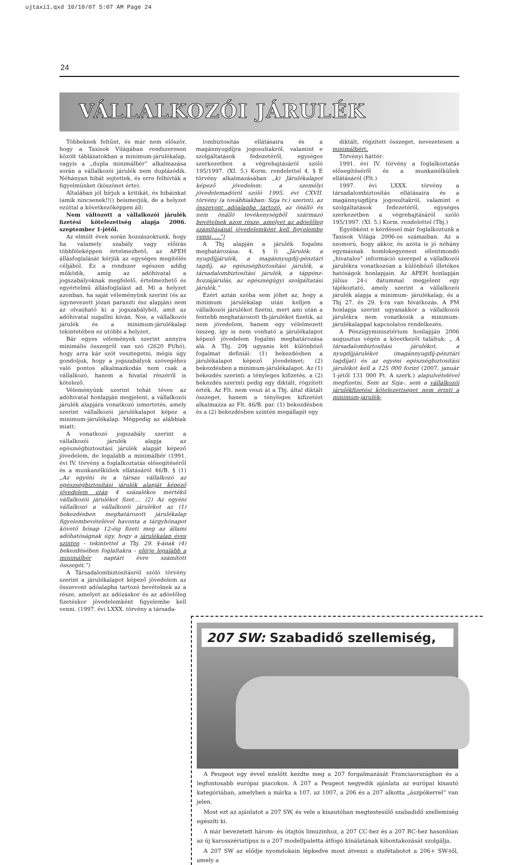ujtaxi1.qxd 10/10/07 5:07 AM Page 24
24
VÁLLALKOZÓI JÁRULÉK
Többeknek feltűnt, és már nem először, hogy a Taxisok Világában rendszeresen közölt táblázatokban a minimum-járulékalap, vagyis a „dupla minimálbér” alkalmazása során a vállalkozói járulék nem duplázódik. Néhányan hibát sejtettek, és erre felhívták a figyelmünket (köszönet érte).
Általában jól bírjuk a kritikát, és hibáinkat (amik nincsenek!!() beismerjük, de a helyzet ezúttal a következőképpen áll:
Nem változott a vállalkozói járulék fizetési kötelezettség alapja 2006. szeptember 1-jétől.
Az elmúlt évek során hozzászoktunk, hogy ha valamely szabály vagy előírás többféleképpen értelmezhető, az APEH állásfoglalását kérjük az egységes megítélés céljából. Ez a rendszer egészen addig működik, amíg az adóhivatal a jogszabályoknak megfelelő, értelmezhető és egyértelmű állásfoglalást ad. Mi a helyzet azonban, ha saját véleményünk szerint (és az úgynevezett józan paraszti ész alapján) nem az olvasható ki a jogszabályból, amit az adóhivatal sugallni kíván. Nos, a vállalkozói járulék és a minimum-járulékalap tekintetében ez utóbbi a helyzet.
Bár egyes vélemények szerint annyira minimális összegről van szó (2620 Ft/hó), hogy arra kár szót vesztegetni, mégis úgy gondoljuk, hogy a jogszabályok szövegéhez való pontos alkalmazkodás nem csak a vállalkozó, hanem a hivatal részéről is kötelező.
Véleményünk szerint tehát téves az adóhivatal honlapján megjelent, a vállalkozói járulék alapjára vonatkozó ismertetés, amely szerint vállalkozói járulékalapot képez a minimum-járulékalap. Mégpedig az alábbiak miatt:
A vonatkozó jogszabály szerint a vállalkozói járulék alapja az egészségbiztosítási járulék alapját képező jövedelem, de legalább a minimálbér (1991. évi IV. törvény a foglalkoztatás elősegítéséről és a munkanélküliek ellátásáról 46/B. § (1) „Az egyéni és a társas vállalkozó az egészségbiztosítási járulék alapját képező jövedelem után 4 százalékos mértékű vállalkozói járulékot fizet.... (2) Az egyéni vállalkozó a vállalkozói járulékot az (1) bekezdésben meghatározott járulékalap figyelembevételével havonta a tárgyhónapot követő hónap 12-éig fizeti meg az állami adóhatóságnak úgy, hogy a járulékalap éves szinten - tekintettel a Tbj. 29. §-ának (4) bekezdésében foglaltakra - elérje legalább a minimálbér naptári évre számított összegét.”)
A Társadalombiztosításról szóló törvény szerint a járulékalapot képező jövedelem az összevont adóalapba tartozó bevételnek az a része, amelyet az adózáskor és az adóelőleg fizetéskor jövedelemként figyelembe kell venni. (1997. évi LXXX. törvény a társada-
lombiztosítás ellátásaira és a magánnyugdíjra jogosultakról, valamint e szolgáltatások fedezetéről, egységes szerkezetben a végrehajtásáról szóló 195/1997. (XI. 5.) Korm. rendelettel 4. § E törvény alkalmazásában „k) Járulékalapot képező jövedelem: a személyi jövedelemadóról szóló 1995. évi CXVII. törvény (a továbbiakban: Szja tv.) szerinti, az összevont adóalapba tartozó, az önálló és nem önálló tevékenységből származó bevételnek azon része, amelyet az adóelőleg számításánál jövedelemként kell figyelembe venni, ...”)
A Tbj alapján a járulék fogalmi meghatározása: 4. § l) „Járulék: a nyugdíjjárulék, a magánnyugdíj-pénztári tagdíj, az egészségbiztosítási járulék, a társadalombiztosítási járulék, a táppénz-hozzájárulás, az egészségügyi szolgáltatási járulék.”
Ezért aztán szóba sem jöhet az, hogy a minimum járulékalap után kelljen a vállalkozói járulékot fizetni, mert ami után a fentebb meghatározott tb-járulékot fizetik, az nem jövedelem, hanem egy vélelmezett összeg, így is nem vonható a járulékalapot képező jövedelem fogalmi meghatározása alá. A Tbj. 20§ ugyanis két különböző fogalmat definiál: (1) bekezdésben a járulékalapot képező jövedelmet; (2) bekezdésben a minimum-járulékalapot. Az (1) bekezdés szerinti a tényleges kifizetés, a (2) bekezdés szerinti pedig egy diktált, rögzített érték. Az Flt. nem veszi át a Tbj. által diktált összeget, hanem a tényleges kifizetést alkalmazza az Flt. 46/B. par. (1) bekezdésben és a (2) bekezdésben szintén megállapít egy
diktált, rögzített összeget, nevezetesen a minimálbért.
Törvényi háttér:
1991. évi IV. törvény a foglalkoztatás elősegítéséről és a munkanélküliek ellátásáról (Flt.)
1997. évi LXXX. törvény a társadalombiztosítás ellátásaira és a magánnyugdíjra jogosultakról, valamint e szolgáltatások fedezetéről, egységes szerkezetben a végrehajtásáról szóló 195/1997. (XI. 5.) Korm. rendelettel (Tbj.)
Egyébként e kérdéssel már foglalkoztunk a Taxisok Világa 2006-os számaiban. Az a szomorú, hogy akkor, és azóta is jó néhány egymásnak homlokegyenest ellentmondó „hivatalos” információ szerepel a vállalkozói járulékra vonatkozóan a különböző illetékes hatóságok honlapjain. Az APEH honlapján július 24-i dátummal megjelent egy tájékoztató, amely szerint a vállalkozói járulék alapja a minimum- járulékalap, és a Tbj 27. és 29. §-ra van hivatkozás. A PM honlapja szerint ugyanakkor a vállalkozói járulékra nem vonatkozik a minimum-járulékalappal kapcsolatos rendelkezés.
A Pénzügyminisztérium honlapján 2006 augusztus végén a következőt találtuk: „ A társadalombiztosítási járulékot, a nyugdíjjárulékot (magánnyugdíj-pénztári tagdíjat) és az egyéni egészségbiztosítási járulékot kell a 125 000 forint (2007. január 1-jétől 131 000 Ft. A szerk.) alapulvételével megfizetni. Sem az Szja-, sem a vállalkozói járulékfizetési kötelezettséget nem érinti a minimum-járulék-
207 SW: Szabadidő szellemiség,
A Peugeot egy évvel ezelőtt kezdte meg a 207 forgalmazását Franciaországban és a legfontosabb európai piacokon. A 207 a Peugeot negyedik ajánlata az európai kisautó kategóriában, amelyben a márka a 107, az 1007, a 206 és a 207 alkotta „ászpókerrel” van jelen.
Most ezt az ajánlatot a 207 SW, és vele a kisautóban megtestesülő szabadidő szellemiség egészíti ki.
A már bevezetett három- és ötajtós limuzinhoz, a 207 CC-hez és a 207 RC-hez hasonlóan az új karosszériatípus is a 207 modellpaletta átfogó kínálatának kibontakozását szolgálja.
A 207 SW az elődje nyomdokain lépkedve most átveszi a stafétabotot a 206+ SW-től, amely a